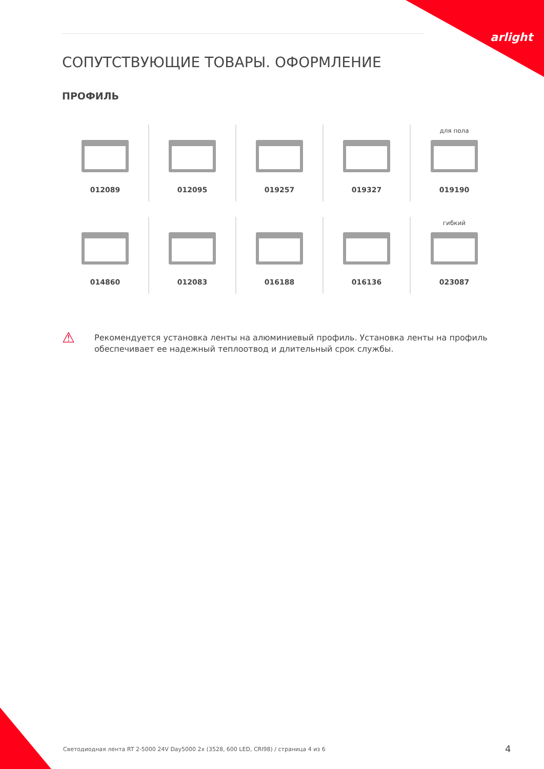arlight
СОПУТСТВУЮЩИЕ ТОВАРЫ. ОФОРМЛЕНИЕ
ПРОФИЛЬ
012089
012095
019257
019327
для пола
019190
014860
012083
016188
016136
гибкий
023087
⚠
Рекомендуется установка ленты на алюминиевый профиль. Установка ленты на профиль
обеспечивает ее надежный теплоотвод и длительный срок службы.
Светодиодная лента RT 2-5000 24V Day5000 2x (3528, 600 LED, CRI98) / страница 4 из 6
4